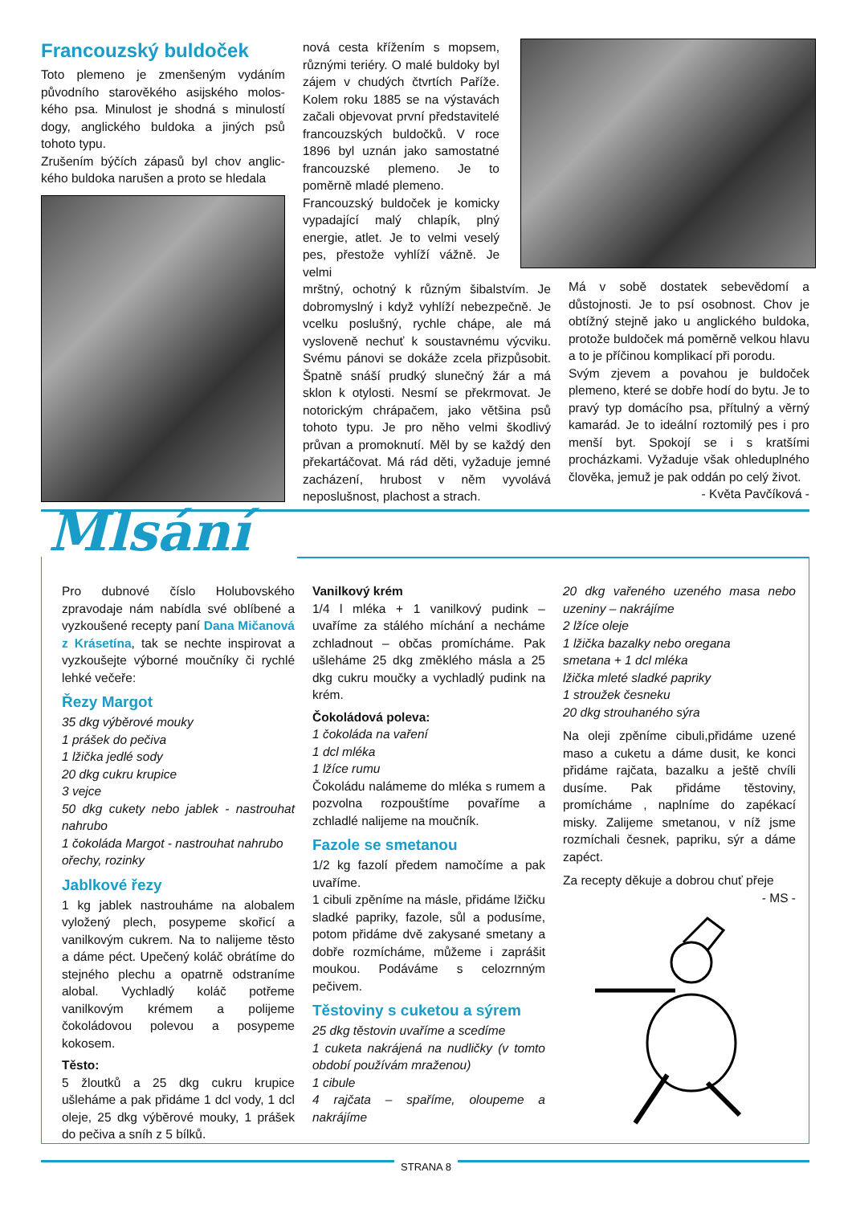Francouzský buldoček
Toto plemeno je zmenšeným vydáním původního starověkého asijského molos­kého psa. Minulost je shodná s minulostí dogy, anglického buldoka a jiných psů tohoto typu.
Zrušením býčích zápasů byl chov anglic­kého buldoka narušen a proto se hledala
nová cesta křížením s mopsem, různými teriéry. O malé buldoky byl zájem v chudých čtvrtích Paříže. Kolem roku 1885 se na výstavách začali objevovat první představitelé francouzských buldočků. V roce 1896 byl uznán jako samostatné francouzské plemeno. Je to poměrně mladé plemeno.
Francouzský buldoček je komicky vypadající malý chlapík, plný energie, atlet. Je to velmi veselý pes, přestože vyhlíží vážně. Je velmi
mrštný, ochotný k různým šibalstvím. Je dobromyslný i když vyhlíží nebezpečně. Je vcelku poslušný, rychle chápe, ale má vysloveně nechuť k soustavnému výcviku. Svému pánovi se dokáže zcela přizpůsobit. Špatně snáší prudký slunečný žár a má sklon k otylosti. Nesmí se překrmovat. Je notorickým chrápačem, jako většina psů tohoto typu. Je pro něho velmi škodlivý průvan a promoknutí. Měl by se každý den překartáčovat. Má rád děti, vyžaduje jemné zacházení, hrubost v něm vyvolává neposlušnost, plachost a strach.
Má v sobě dostatek sebevědomí a důstojnosti. Je to psí osobnost. Chov je obtížný stejně jako u anglického buldoka, protože buldoček má poměrně velkou hlavu a to je příčinou komplikací při porodu.
Svým zjevem a povahou je buldoček plemeno, které se dobře hodí do bytu. Je to pravý typ domácího psa, přítulný a věrný kamarád. Je to ideální roztomilý pes i pro menší byt. Spokojí se i s kratšími procházkami. Vyžaduje však ohleduplného člověka, jemuž je pak oddán po celý život.
- Květa Pavčíková -
Mlsání
Pro dubnové číslo Holubovského zpravodaje nám nabídla své oblíbené a vyzkoušené recepty paní Dana Mičanová z Krásetína, tak se nechte inspirovat a vyzkoušejte výborné moučníky či rychlé lehké večeře:
Řezy Margot
35 dkg výběrové mouky
1 prášek do pečiva
1 lžička jedlé sody
20 dkg cukru krupice
3 vejce
50 dkg cukety nebo jablek - nastrouhat nahrubo
1 čokoláda Margot - nastrouhat nahrubo
ořechy, rozinky
Jablkové řezy
1 kg jablek nastrouháme na alobalem vyložený plech, posypeme skořicí a vanilkovým cukrem. Na to nalijeme těsto a dáme péct. Upečený koláč obrátíme do stejného plechu a opatrně odstraníme alobal. Vychladlý koláč potřeme vanilkovým krémem a polijeme čokoládovou polevou a posypeme kokosem.
Těsto:
5 žloutků a 25 dkg cukru krupice ušleháme a pak přidáme 1 dcl vody, 1 dcl oleje, 25 dkg výběrové mouky, 1 prášek do pečiva a sníh z 5 bílků.
Vanilkový krém
1/4 l mléka + 1 vanilkový pudink – uvaříme za stálého míchání a necháme zchladnout – občas promícháme. Pak ušleháme 25 dkg změklého másla a 25 dkg cukru moučky a vychladlý pudink na krém.
Čokoládová poleva:
1 čokoláda na vaření
1 dcl mléka
1 lžíce rumu
Čokoládu nalámeme do mléka s rumem a pozvolna rozpouštíme povaříme a zchladlé nalijeme na moučník.
Fazole se smetanou
1/2 kg fazolí předem namočíme a pak uvaříme.
1 cibuli zpěníme na másle, přidáme lžičku sladké papriky, fazole, sůl a podusíme, potom přidáme dvě zakysané smetany a dobře rozmícháme, můžeme i zaprášit moukou. Podáváme s celozrnným pečivem.
Těstoviny s cuketou a sýrem
25 dkg těstovin uvaříme a scedíme
1 cuketa nakrájená na nudličky (v tomto období používám mraženou)
1 cibule
4 rajčata – spaříme, oloupeme a nakrájíme
20 dkg vařeného uzeného masa nebo uzeniny – nakrájíme
2 lžíce oleje
1 lžička bazalky nebo oregana
smetana + 1 dcl mléka
lžička mleté sladké papriky
1 stroužek česneku
20 dkg strouhaného sýra
Na oleji zpěníme cibuli,přidáme uzené maso a cuketu a dáme dusit, ke konci přidáme rajčata, bazalku a ještě chvíli dusíme. Pak přidáme těstoviny, promícháme , naplníme do zapékací misky. Zalijeme smetanou, v níž jsme rozmíchali česnek, papriku, sýr a dáme zapéct.
Za recepty děkuje a dobrou chuť přeje
- MS -
STRANA 8